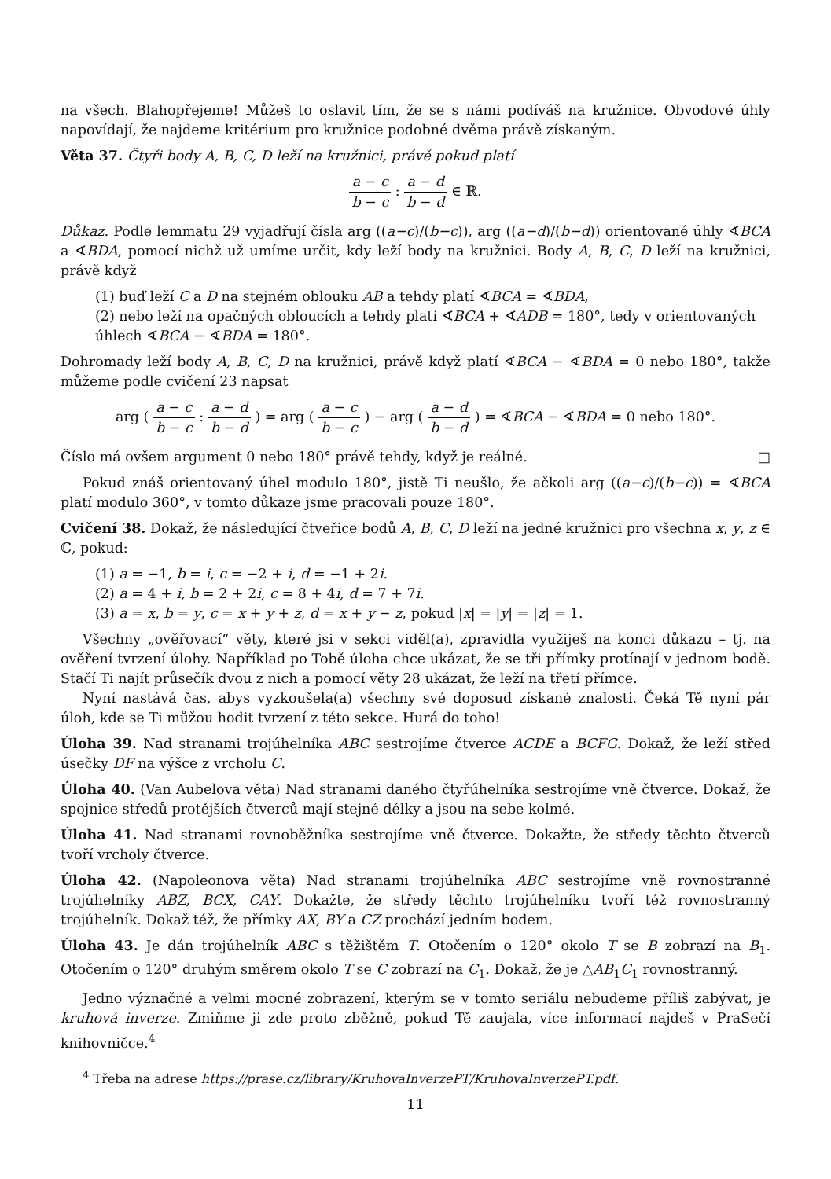na všech. Blahopřejeme! Můžeš to oslavit tím, že se s námi podíváš na kružnice. Obvodové úhly napovídají, že najdeme kritérium pro kružnice podobné dvěma právě získaným.
Věta 37. Čtyři body A, B, C, D leží na kružnici, právě pokud platí
a − c b − c : a − d b − d ∈ ℝ.
Důkaz. Podle lemmatu 29 vyjadřují čísla arg ((a−c)/(b−c)), arg ((a−d)/(b−d)) orientované úhly ∢BCA a ∢BDA, pomocí nichž už umíme určit, kdy leží body na kružnici. Body A, B, C, D leží na kružnici, právě když
(1) buď leží C a D na stejném oblouku AB a tehdy platí ∢BCA = ∢BDA,
(2) nebo leží na opačných obloucích a tehdy platí ∢BCA + ∢ADB = 180°, tedy v orientovaných úhlech ∢BCA − ∢BDA = 180°.
Dohromady leží body A, B, C, D na kružnici, právě když platí ∢BCA − ∢BDA = 0 nebo 180°, takže můžeme podle cvičení 23 napsat
arg ( a − c b − c : a − d b − d ) = arg ( a − c b − c ) − arg ( a − d b − d ) = ∢BCA − ∢BDA = 0 nebo 180°.
Číslo má ovšem argument 0 nebo 180° právě tehdy, když je reálné. □
Pokud znáš orientovaný úhel modulo 180°, jistě Ti neušlo, že ačkoli arg ((a−c)/(b−c)) = ∢BCA platí modulo 360°, v tomto důkaze jsme pracovali pouze 180°.
Cvičení 38. Dokaž, že následující čtveřice bodů A, B, C, D leží na jedné kružnici pro všechna x, y, z ∈ ℂ, pokud:
(1) a = −1, b = i, c = −2 + i, d = −1 + 2i.
(2) a = 4 + i, b = 2 + 2i, c = 8 + 4i, d = 7 + 7i.
(3) a = x, b = y, c = x + y + z, d = x + y − z, pokud |x| = |y| = |z| = 1.
Všechny „ověřovací“ věty, které jsi v sekci viděl(a), zpravidla využiješ na konci důkazu – tj. na ověření tvrzení úlohy. Například po Tobě úloha chce ukázat, že se tři přímky protínají v jednom bodě. Stačí Ti najít průsečík dvou z nich a pomocí věty 28 ukázat, že leží na třetí přímce.
Nyní nastává čas, abys vyzkoušela(a) všechny své doposud získané znalosti. Čeká Tě nyní pár úloh, kde se Ti můžou hodit tvrzení z této sekce. Hurá do toho!
Úloha 39. Nad stranami trojúhelníka ABC sestrojíme čtverce ACDE a BCFG. Dokaž, že leží střed úsečky DF na výšce z vrcholu C.
Úloha 40. (Van Aubelova věta) Nad stranami daného čtyřúhelníka sestrojíme vně čtverce. Dokaž, že spojnice středů protějších čtverců mají stejné délky a jsou na sebe kolmé.
Úloha 41. Nad stranami rovnoběžníka sestrojíme vně čtverce. Dokažte, že středy těchto čtverců tvoří vrcholy čtverce.
Úloha 42. (Napoleonova věta) Nad stranami trojúhelníka ABC sestrojíme vně rovnostranné trojúhelníky ABZ, BCX, CAY. Dokažte, že středy těchto trojúhelníku tvoří též rovnostranný trojúhelník. Dokaž též, že přímky AX, BY a CZ prochází jedním bodem.
Úloha 43. Je dán trojúhelník ABC s těžištěm T. Otočením o 120° okolo T se B zobrazí na B<sub>1</sub>. Otočením o 120° druhým směrem okolo T se C zobrazí na C<sub>1</sub>. Dokaž, že je △AB<sub>1</sub>C<sub>1</sub> rovnostranný.
Jedno význačné a velmi mocné zobrazení, kterým se v tomto seriálu nebudeme příliš zabývat, je kruhová inverze. Zmiňme ji zde proto zběžně, pokud Tě zaujala, více informací najdeš v PraSečí knihovničce.<sup>4</sup>
<sup>4</sup> Třeba na adrese https://prase.cz/library/KruhovaInverzePT/KruhovaInverzePT.pdf.
11